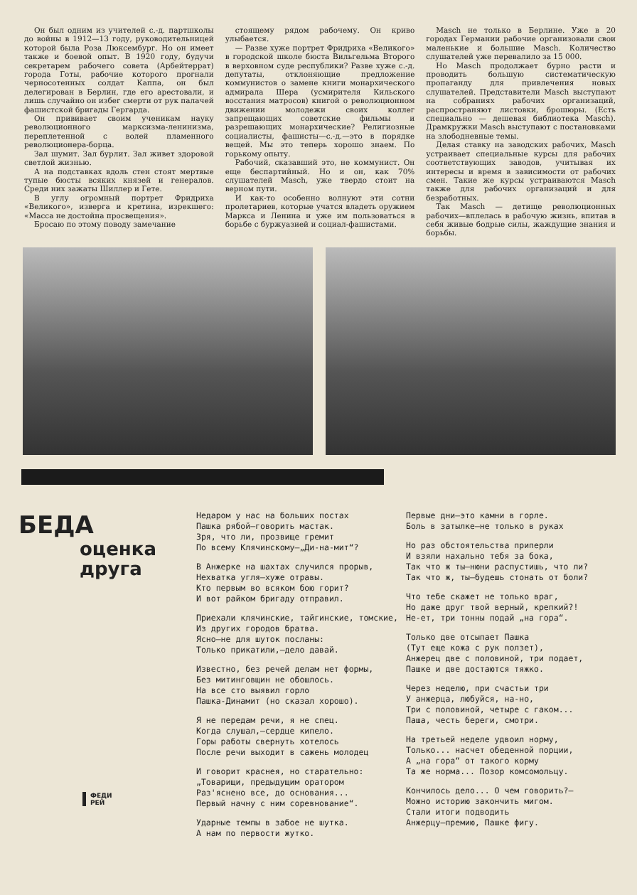Он был одним из учителей с.-д. партшколы до войны в 1912—13 году, руководительницей которой была Роза Люксембург. Но он имеет также и боевой опыт. В 1920 году, будучи секретарем рабочего совета (Арбейтеррат) города Готы, рабочие которого прогнали черносотенных солдат Каппа, он был делегирован в Берлин, где его арестовали, и лишь случайно он избег смерти от рук палачей фашистской бригады Гергарда.
Он прививает своим ученикам науку революционного марксизма-ленинизма, переплетенной с волей пламенного революционера-борца.
Зал шумит. Зал бурлит. Зал живет здоровой светлой жизнью.
А на подставках вдоль стен стоят мертвые тупые бюсты всяких князей и генералов. Среди них зажаты Шиллер и Гете.
В углу огромный портрет Фридриха «Великого», изверга и кретина, изрекшего: «Масса не достойна просвещения».
Бросаю по этому поводу замечание
стоящему рядом рабочему. Он криво улыбается.
— Разве хуже портрет Фридриха «Великого» в городской школе бюста Вильгельма Второго в верховном суде республики? Разве хуже с.-д. депутаты, отклоняющие предложение коммунистов о замене книги монархического адмирала Шера (усмирителя Кильского восстания матросов) книгой о революционном движении молодежи своих коллег запрещающих советские фильмы и разрешающих монархические? Религиозные социалисты, фашисты—с.-д.—это в порядке вещей. Мы это теперь хорошо знаем. По горькому опыту.
Рабочий, сказавший это, не коммунист. Он еще беспартийный. Но и он, как 70% слушателей Masch, уже твердо стоит на верном пути.
И как-то особенно волнуют эти сотни пролетариев, которые учатся владеть оружием Маркса и Ленина и уже им пользоваться в борьбе с буржуазией и социал-фашистами.
Masch не только в Берлине. Уже в 20 городах Германии рабочие организовали свои маленькие и большие Masch. Количество слушателей уже перевалило за 15 000.
Но Masch продолжает бурно расти и проводить большую систематическую пропаганду для привлечения новых слушателей. Представители Masch выступают на собраниях рабочих организаций, распространяют листовки, брошюры. (Есть специально — дешевая библиотека Masch). Драмкружки Masch выступают с постановками на злободневные темы.
Делая ставку на заводских рабочих, Masch устраивает специальные курсы для рабочих соответствующих заводов, учитывая их интересы и время в зависимости от рабочих смен. Такие же курсы устраиваются Masch также для рабочих организаций и для безработных.
Так Masch — детище революционных рабочих—вплелась в рабочую жизнь, впитав в себя живые бодрые силы, жаждущие знания и борьбы.
БЕДА
оценка
друга
ФЕДИ
РЕЙ
Недаром у нас на больших постах
Пашка рябой—говорить мастак.
Зря, что ли, прозвище гремит
По всему Клячинскому—„Ди-на-мит“?
В Анжерке на шахтах случился прорыв,
Нехватка угля—хуже отравы.
Кто первым во всяком бою горит?
И вот райком бригаду отправил.
Приехали клячинские, тайгинские, томские,
Из других городов братва.
Ясно—не для шуток посланы:
Только прикатили,—дело давай.
Известно, без речей делам нет формы,
Без митинговщин не обошлось.
На все сто выявил горло
Пашка-Динамит (но сказал хорошо).
Я не передам речи, я не спец.
Когда слушал,—сердце кипело.
Горы работы свернуть хотелось
После речи выходит в сажень молодец
И говорит краснея, но старательно:
„Товарищи, предыдущим оратором
Раз'яснено все, до основания...
Первый начну с ним соревнование“.
Ударные темпы в забое не шутка.
А нам по первости жутко.
Первые дни—это камни в горле.
Боль в затылке—не только в руках
Но раз обстоятельства приперли
И взяли нахально тебя за бока,
Так что ж ты—нюни распустишь, что ли?
Так что ж, ты—будешь стонать от боли?
Что тебе скажет не только враг,
Но даже друг твой верный, крепкий?!
Не-ет, три тонны подай „на гора“.
Только две отсыпает Пашка
(Тут еще кожа с рук ползет),
Анжерец две с половиной, три подает,
Пашке и две достаются тяжко.
Через неделю, при счастьи три
У анжерца, любуйся, на-но,
Три с половиной, четыре с гаком...
Паша, честь береги, смотри.
На третьей неделе удвоил норму,
Только... насчет обеденной порции,
А „на гора“ от такого корму
Та же норма... Позор комсомольцу.
Кончилось дело... О чем говорить?—
Можно историю закончить мигом.
Стали итоги подводить
Анжерцу—премию, Пашке фигу.